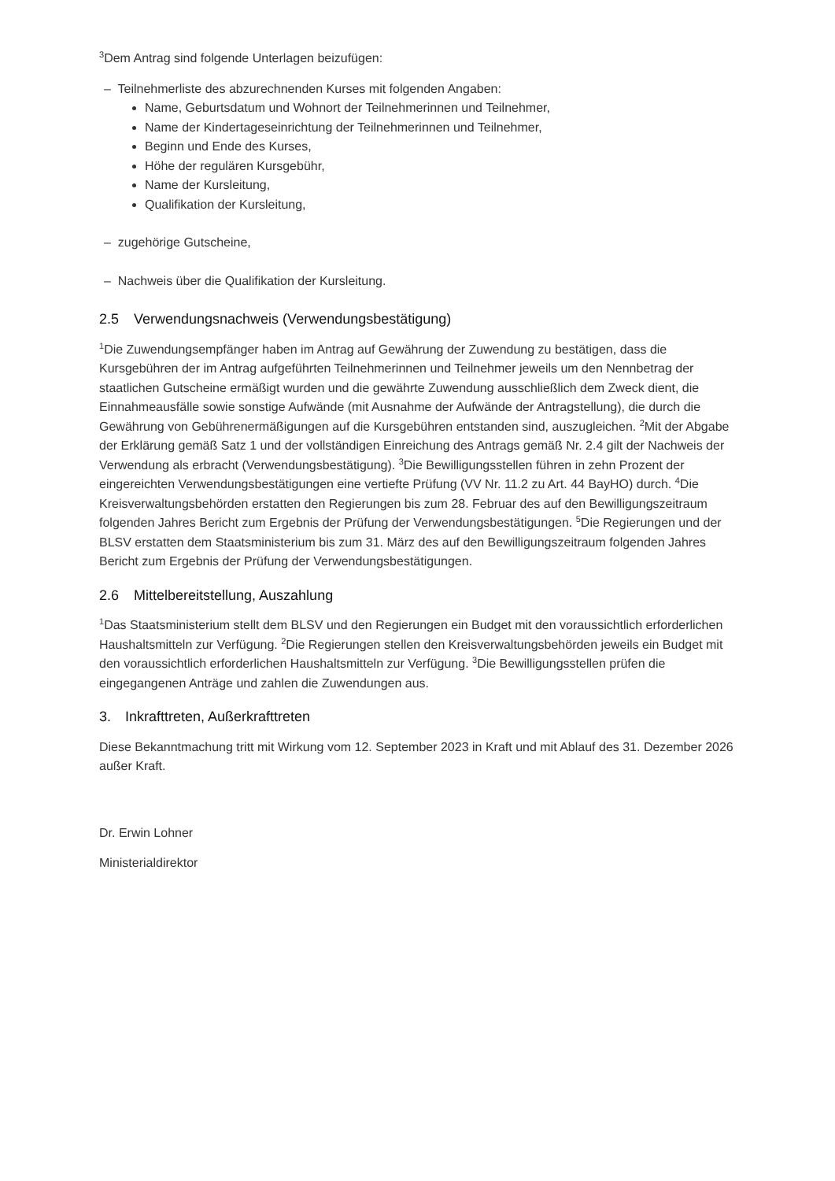<sup>3</sup> Dem Antrag sind folgende Unterlagen beizufügen:
– Teilnehmerliste des abzurechnenden Kurses mit folgenden Angaben:
Name, Geburtsdatum und Wohnort der Teilnehmerinnen und Teilnehmer,
Name der Kindertageseinrichtung der Teilnehmerinnen und Teilnehmer,
Beginn und Ende des Kurses,
Höhe der regulären Kursgebühr,
Name der Kursleitung,
Qualifikation der Kursleitung,
– zugehörige Gutscheine,
– Nachweis über die Qualifikation der Kursleitung.
2.5 Verwendungsnachweis (Verwendungsbestätigung)
<sup>1</sup> Die Zuwendungsempfänger haben im Antrag auf Gewährung der Zuwendung zu bestätigen, dass die Kursgebühren der im Antrag aufgeführten Teilnehmerinnen und Teilnehmer jeweils um den Nennbetrag der staatlichen Gutscheine ermäßigt wurden und die gewährte Zuwendung ausschließlich dem Zweck dient, die Einnahmeausfälle sowie sonstige Aufwände (mit Ausnahme der Aufwände der Antragstellung), die durch die Gewährung von Gebührenermäßigungen auf die Kursgebühren entstanden sind, auszugleichen. <sup>2</sup>Mit der Abgabe der Erklärung gemäß Satz 1 und der vollständigen Einreichung des Antrags gemäß Nr. 2.4 gilt der Nachweis der Verwendung als erbracht (Verwendungsbestätigung). <sup>3</sup>Die Bewilligungsstellen führen in zehn Prozent der eingereichten Verwendungsbestätigungen eine vertiefte Prüfung (VV Nr. 11.2 zu Art. 44 BayHO) durch. <sup>4</sup>Die Kreisverwaltungsbehörden erstatten den Regierungen bis zum 28. Februar des auf den Bewilligungszeitraum folgenden Jahres Bericht zum Ergebnis der Prüfung der Verwendungsbestätigungen. <sup>5</sup>Die Regierungen und der BLSV erstatten dem Staatsministerium bis zum 31. März des auf den Bewilligungszeitraum folgenden Jahres Bericht zum Ergebnis der Prüfung der Verwendungsbestätigungen.
2.6 Mittelbereitstellung, Auszahlung
<sup>1</sup> Das Staatsministerium stellt dem BLSV und den Regierungen ein Budget mit den voraussichtlich erforderlichen Haushaltsmitteln zur Verfügung. <sup>2</sup>Die Regierungen stellen den Kreisverwaltungsbehörden jeweils ein Budget mit den voraussichtlich erforderlichen Haushaltsmitteln zur Verfügung. <sup>3</sup>Die Bewilligungsstellen prüfen die eingegangenen Anträge und zahlen die Zuwendungen aus.
3. Inkrafttreten, Außerkrafttreten
Diese Bekanntmachung tritt mit Wirkung vom 12. September 2023 in Kraft und mit Ablauf des 31. Dezember 2026 außer Kraft.
Dr. Erwin Lohner
Ministerialdirektor